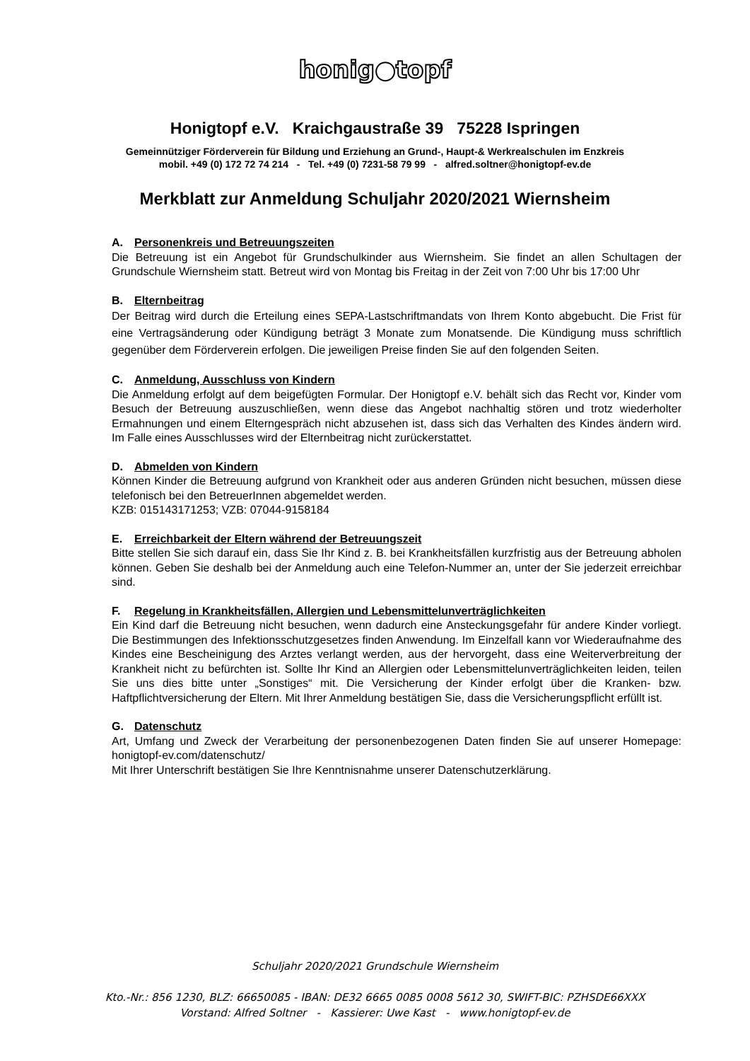honig●topf
Honigtopf e.V. Kraichgaustraße 39 75228 Ispringen
Gemeinnütziger Förderverein für Bildung und Erziehung an Grund-, Haupt-& Werkrealschulen im Enzkreis
mobil. +49 (0) 172 72 74 214 - Tel. +49 (0) 7231-58 79 99 - alfred.soltner@honigtopf-ev.de
Merkblatt zur Anmeldung Schuljahr 2020/2021 Wiernsheim
A. Personenkreis und Betreuungszeiten
Die Betreuung ist ein Angebot für Grundschulkinder aus Wiernsheim. Sie findet an allen Schultagen der Grundschule Wiernsheim statt. Betreut wird von Montag bis Freitag in der Zeit von 7:00 Uhr bis 17:00 Uhr
B. Elternbeitrag
Der Beitrag wird durch die Erteilung eines SEPA-Lastschriftmandats von Ihrem Konto abgebucht. Die Frist für eine Vertragsänderung oder Kündigung beträgt 3 Monate zum Monatsende. Die Kündigung muss schriftlich gegenüber dem Förderverein erfolgen. Die jeweiligen Preise finden Sie auf den folgenden Seiten.
C. Anmeldung, Ausschluss von Kindern
Die Anmeldung erfolgt auf dem beigefügten Formular. Der Honigtopf e.V. behält sich das Recht vor, Kinder vom Besuch der Betreuung auszuschließen, wenn diese das Angebot nachhaltig stören und trotz wiederholter Ermahnungen und einem Elterngespräch nicht abzusehen ist, dass sich das Verhalten des Kindes ändern wird. Im Falle eines Ausschlusses wird der Elternbeitrag nicht zurückerstattet.
D. Abmelden von Kindern
Können Kinder die Betreuung aufgrund von Krankheit oder aus anderen Gründen nicht besuchen, müssen diese telefonisch bei den BetreuerInnen abgemeldet werden.
KZB: 015143171253; VZB: 07044-9158184
E. Erreichbarkeit der Eltern während der Betreuungszeit
Bitte stellen Sie sich darauf ein, dass Sie Ihr Kind z. B. bei Krankheitsfällen kurzfristig aus der Betreuung abholen können. Geben Sie deshalb bei der Anmeldung auch eine Telefon-Nummer an, unter der Sie jederzeit erreichbar sind.
F. Regelung in Krankheitsfällen, Allergien und Lebensmittelunverträglichkeiten
Ein Kind darf die Betreuung nicht besuchen, wenn dadurch eine Ansteckungsgefahr für andere Kinder vorliegt. Die Bestimmungen des Infektionsschutzgesetzes finden Anwendung. Im Einzelfall kann vor Wiederaufnahme des Kindes eine Bescheinigung des Arztes verlangt werden, aus der hervorgeht, dass eine Weiterverbreitung der Krankheit nicht zu befürchten ist. Sollte Ihr Kind an Allergien oder Lebensmittelunverträglichkeiten leiden, teilen Sie uns dies bitte unter „Sonstiges“ mit. Die Versicherung der Kinder erfolgt über die Kranken- bzw. Haftpflichtversicherung der Eltern. Mit Ihrer Anmeldung bestätigen Sie, dass die Versicherungspflicht erfüllt ist.
G. Datenschutz
Art, Umfang und Zweck der Verarbeitung der personenbezogenen Daten finden Sie auf unserer Homepage: honigtopf-ev.com/datenschutz/
Mit Ihrer Unterschrift bestätigen Sie Ihre Kenntnisnahme unserer Datenschutzerklärung.
Schuljahr 2020/2021 Grundschule Wiernsheim
Kto.-Nr.: 856 1230, BLZ: 66650085 - IBAN: DE32 6665 0085 0008 5612 30, SWIFT-BIC: PZHSDE66XXX
Vorstand: Alfred Soltner - Kassierer: Uwe Kast - www.honigtopf-ev.de